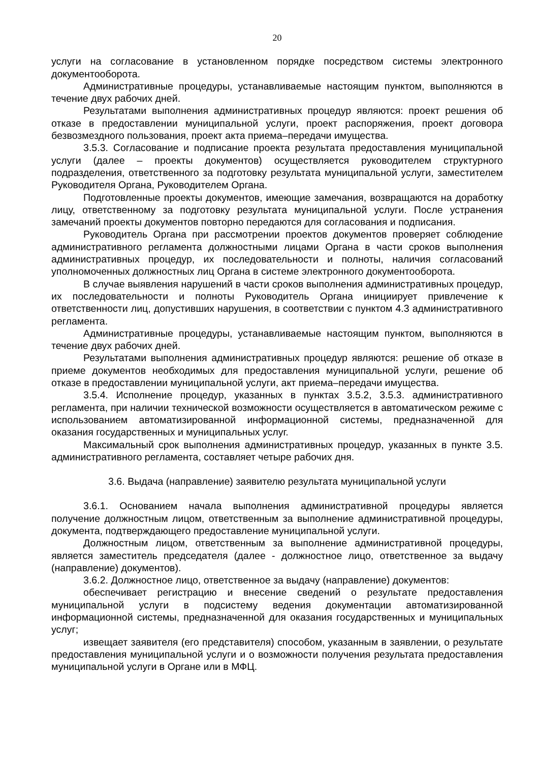20
услуги на согласование в установленном порядке посредством системы электронного документооборота.
Административные процедуры, устанавливаемые настоящим пунктом, выполняются в течение двух рабочих дней.
Результатами выполнения административных процедур являются: проект решения об отказе в предоставлении муниципальной услуги, проект распоряжения, проект договора безвозмездного пользования, проект акта приема–передачи имущества.
3.5.3. Согласование и подписание проекта результата предоставления муниципальной услуги (далее – проекты документов) осуществляется руководителем структурного подразделения, ответственного за подготовку результата муниципальной услуги, заместителем Руководителя Органа, Руководителем Органа.
Подготовленные проекты документов, имеющие замечания, возвращаются на доработку лицу, ответственному за подготовку результата муниципальной услуги. После устранения замечаний проекты документов повторно передаются для согласования и подписания.
Руководитель Органа при рассмотрении проектов документов проверяет соблюдение административного регламента должностными лицами Органа в части сроков выполнения административных процедур, их последовательности и полноты, наличия согласований уполномоченных должностных лиц Органа в системе электронного документооборота.
В случае выявления нарушений в части сроков выполнения административных процедур, их последовательности и полноты Руководитель Органа инициирует привлечение к ответственности лиц, допустивших нарушения, в соответствии с пунктом 4.3 административного регламента.
Административные процедуры, устанавливаемые настоящим пунктом, выполняются в течение двух рабочих дней.
Результатами выполнения административных процедур являются: решение об отказе в приеме документов необходимых для предоставления муниципальной услуги, решение об отказе в предоставлении муниципальной услуги, акт приема–передачи имущества.
3.5.4. Исполнение процедур, указанных в пунктах 3.5.2, 3.5.3. административного регламента, при наличии технической возможности осуществляется в автоматическом режиме с использованием автоматизированной информационной системы, предназначенной для оказания государственных и муниципальных услуг.
Максимальный срок выполнения административных процедур, указанных в пункте 3.5. административного регламента, составляет четыре рабочих дня.
3.6. Выдача (направление) заявителю результата муниципальной услуги
3.6.1. Основанием начала выполнения административной процедуры является получение должностным лицом, ответственным за выполнение административной процедуры, документа, подтверждающего предоставление муниципальной услуги.
Должностным лицом, ответственным за выполнение административной процедуры, является заместитель председателя (далее - должностное лицо, ответственное за выдачу (направление) документов).
3.6.2. Должностное лицо, ответственное за выдачу (направление) документов:
обеспечивает регистрацию и внесение сведений о результате предоставления муниципальной услуги в подсистему ведения документации автоматизированной информационной системы, предназначенной для оказания государственных и муниципальных услуг;
извещает заявителя (его представителя) способом, указанным в заявлении, о результате предоставления муниципальной услуги и о возможности получения результата предоставления муниципальной услуги в Органе или в МФЦ.